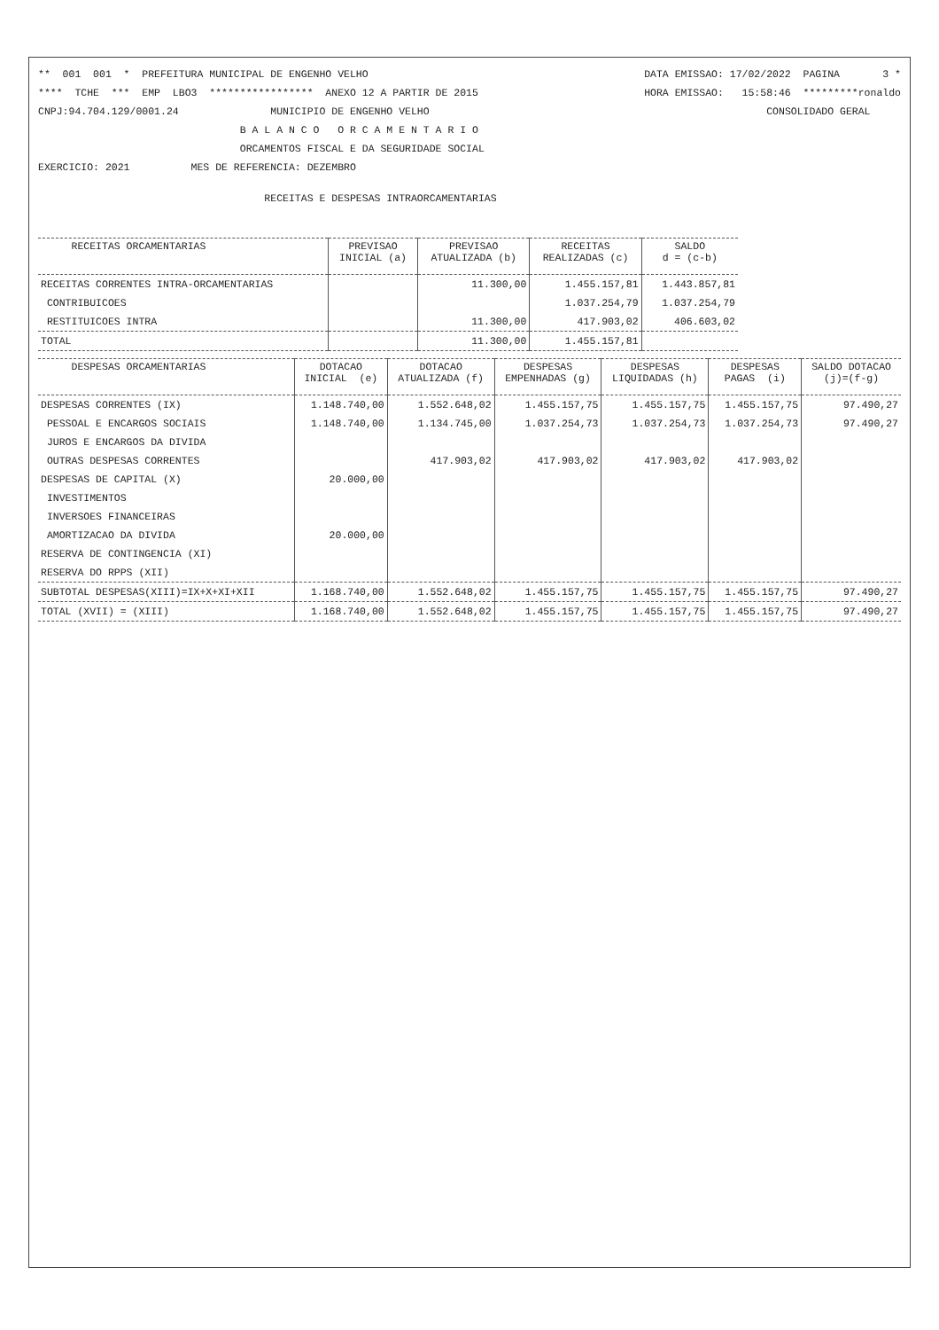** 001 001 * PREFEITURA MUNICIPAL DE ENGENHO VELHO DATA EMISSAO: 17/02/2022 PAGINA 3 *
**** TCHE *** EMP LBO3 ***************** ANEXO 12 A PARTIR DE 2015 HORA EMISSAO: 15:58:46 *********ronaldo
CNPJ:94.704.129/0001.24 MUNICIPIO DE ENGENHO VELHO CONSOLIDADO GERAL
B A L A N C O O R C A M E N T A R I O
ORCAMENTOS FISCAL E DA SEGURIDADE SOCIAL
EXERCICIO: 2021 MES DE REFERENCIA: DEZEMBRO
RECEITAS E DESPESAS INTRAORCAMENTARIAS
| RECEITAS ORCAMENTARIAS | PREVISAO INICIAL (a) | PREVISAO ATUALIZADA (b) | RECEITAS REALIZADAS (c) | SALDO d = (c-b) |
| --- | --- | --- | --- | --- |
| RECEITAS CORRENTES INTRA-ORCAMENTARIAS | | 11.300,00 | 1.455.157,81 | 1.443.857,81 |
| CONTRIBUICOES | | | 1.037.254,79 | 1.037.254,79 |
| RESTITUICOES INTRA | | 11.300,00 | 417.903,02 | 406.603,02 |
| TOTAL | | 11.300,00 | 1.455.157,81 | |
| DESPESAS ORCAMENTARIAS | DOTACAO INICIAL (e) | DOTACAO ATUALIZADA (f) | DESPESAS EMPENHADAS (g) | DESPESAS LIQUIDADAS (h) | DESPESAS PAGAS (i) | SALDO DOTACAO (j)=(f-g) |
| --- | --- | --- | --- | --- | --- | --- |
| DESPESAS CORRENTES (IX) | 1.148.740,00 | 1.552.648,02 | 1.455.157,75 | 1.455.157,75 | 1.455.157,75 | 97.490,27 |
| PESSOAL E ENCARGOS SOCIAIS | 1.148.740,00 | 1.134.745,00 | 1.037.254,73 | 1.037.254,73 | 1.037.254,73 | 97.490,27 |
| JUROS E ENCARGOS DA DIVIDA | | | | | | |
| OUTRAS DESPESAS CORRENTES | | 417.903,02 | 417.903,02 | 417.903,02 | 417.903,02 | |
| DESPESAS DE CAPITAL (X) | 20.000,00 | | | | | |
| INVESTIMENTOS | | | | | | |
| INVERSOES FINANCEIRAS | | | | | | |
| AMORTIZACAO DA DIVIDA | 20.000,00 | | | | | |
| RESERVA DE CONTINGENCIA (XI) | | | | | | |
| RESERVA DO RPPS (XII) | | | | | | |
| SUBTOTAL DESPESAS(XIII)=IX+X+XI+XII | 1.168.740,00 | 1.552.648,02 | 1.455.157,75 | 1.455.157,75 | 1.455.157,75 | 97.490,27 |
| TOTAL (XVII) = (XIII) | 1.168.740,00 | 1.552.648,02 | 1.455.157,75 | 1.455.157,75 | 1.455.157,75 | 97.490,27 |